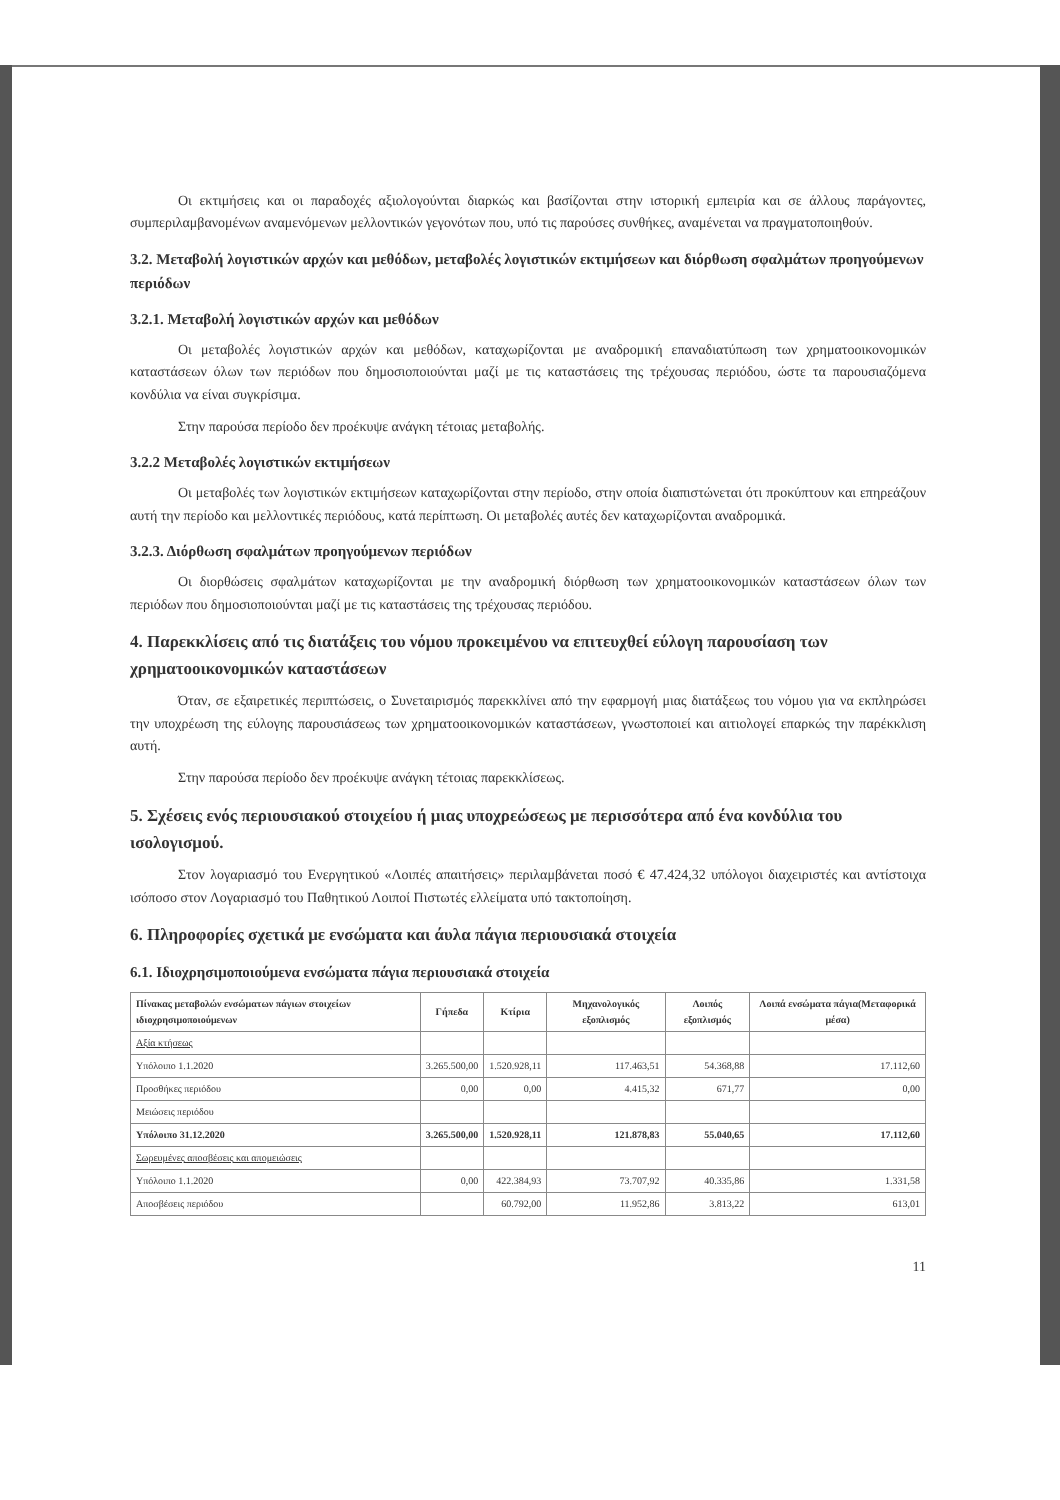Οι εκτιμήσεις και οι παραδοχές αξιολογούνται διαρκώς και βασίζονται στην ιστορική εμπειρία και σε άλλους παράγοντες, συμπεριλαμβανομένων αναμενόμενων μελλοντικών γεγονότων που, υπό τις παρούσες συνθήκες, αναμένεται να πραγματοποιηθούν.
3.2. Μεταβολή λογιστικών αρχών και μεθόδων, μεταβολές λογιστικών εκτιμήσεων και διόρθωση σφαλμάτων προηγούμενων περιόδων
3.2.1. Μεταβολή λογιστικών αρχών και μεθόδων
Οι μεταβολές λογιστικών αρχών και μεθόδων, καταχωρίζονται με αναδρομική επαναδιατύπωση των χρηματοοικονομικών καταστάσεων όλων των περιόδων που δημοσιοποιούνται μαζί με τις καταστάσεις της τρέχουσας περιόδου, ώστε τα παρουσιαζόμενα κονδύλια να είναι συγκρίσιμα.
Στην παρούσα περίοδο δεν προέκυψε ανάγκη τέτοιας μεταβολής.
3.2.2 Μεταβολές λογιστικών εκτιμήσεων
Οι μεταβολές των λογιστικών εκτιμήσεων καταχωρίζονται στην περίοδο, στην οποία διαπιστώνεται ότι προκύπτουν και επηρεάζουν αυτή την περίοδο και μελλοντικές περιόδους, κατά περίπτωση. Οι μεταβολές αυτές δεν καταχωρίζονται αναδρομικά.
3.2.3. Διόρθωση σφαλμάτων προηγούμενων περιόδων
Οι διορθώσεις σφαλμάτων καταχωρίζονται με την αναδρομική διόρθωση των χρηματοοικονομικών καταστάσεων όλων των περιόδων που δημοσιοποιούνται μαζί με τις καταστάσεις της τρέχουσας περιόδου.
4. Παρεκκλίσεις από τις διατάξεις του νόμου προκειμένου να επιτευχθεί εύλογη παρουσίαση των χρηματοοικονομικών καταστάσεων
Όταν, σε εξαιρετικές περιπτώσεις, ο Συνεταιρισμός παρεκκλίνει από την εφαρμογή μιας διατάξεως του νόμου για να εκπληρώσει την υποχρέωση της εύλογης παρουσιάσεως των χρηματοοικονομικών καταστάσεων, γνωστοποιεί και αιτιολογεί επαρκώς την παρέκκλιση αυτή.
Στην παρούσα περίοδο δεν προέκυψε ανάγκη τέτοιας παρεκκλίσεως.
5. Σχέσεις ενός περιουσιακού στοιχείου ή μιας υποχρεώσεως με περισσότερα από ένα κονδύλια του ισολογισμού.
Στον λογαριασμό του Ενεργητικού «Λοιπές απαιτήσεις» περιλαμβάνεται ποσό € 47.424,32 υπόλογοι διαχειριστές και αντίστοιχα ισόποσο στον Λογαριασμό του Παθητικού Λοιποί Πιστωτές ελλείματα υπό τακτοποίηση.
6. Πληροφορίες σχετικά με ενσώματα και άυλα πάγια περιουσιακά στοιχεία
6.1. Ιδιοχρησιμοποιούμενα ενσώματα πάγια περιουσιακά στοιχεία
| Πίνακας μεταβολών ενσώματων πάγιων στοιχείων ιδιοχρησιμοποιούμενων | Γήπεδα | Κτίρια | Μηχανολογικός εξοπλισμός | Λοιπός εξοπλισμός | Λοιπά ενσώματα πάγια(Μεταφορικά μέσα) |
| --- | --- | --- | --- | --- | --- |
| Αξία κτήσεως | | | | | |
| Υπόλοιπο 1.1.2020 | 3.265.500,00 | 1.520.928,11 | 117.463,51 | 54.368,88 | 17.112,60 |
| Προσθήκες περιόδου | 0,00 | 0,00 | 4.415,32 | 671,77 | 0,00 |
| Μειώσεις περιόδου | | | | | |
| Υπόλοιπο 31.12.2020 | 3.265.500,00 | 1.520.928,11 | 121.878,83 | 55.040,65 | 17.112,60 |
| Σωρευμένες αποσβέσεις και απομειώσεις | | | | | |
| Υπόλοιπο 1.1.2020 | 0,00 | 422.384,93 | 73.707,92 | 40.335,86 | 1.331,58 |
| Αποσβέσεις περιόδου | | 60.792,00 | 11.952,86 | 3.813,22 | 613,01 |
11